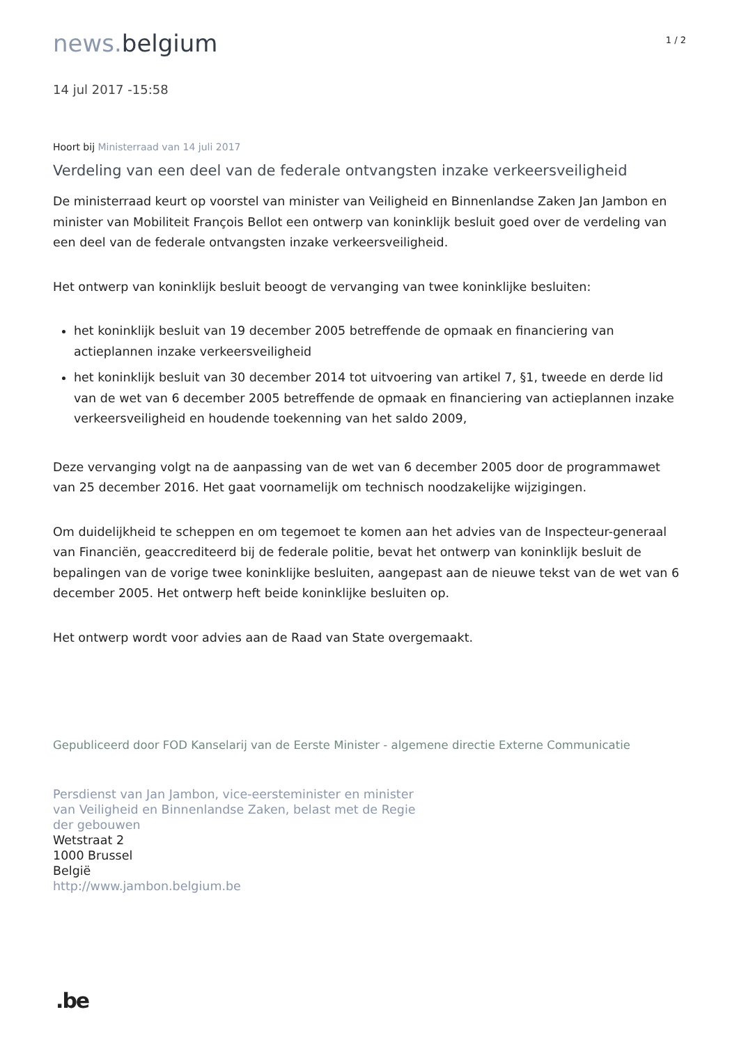news. belgium
1 / 2
14 jul 2017 -15:58
Hoort bij Ministerraad van 14 juli 2017
Verdeling van een deel van de federale ontvangsten inzake verkeersveiligheid
De ministerraad keurt op voorstel van minister van Veiligheid en Binnenlandse Zaken Jan Jambon en minister van Mobiliteit François Bellot een ontwerp van koninklijk besluit goed over de verdeling van een deel van de federale ontvangsten inzake verkeersveiligheid.
Het ontwerp van koninklijk besluit beoogt de vervanging van twee koninklijke besluiten:
het koninklijk besluit van 19 december 2005 betreffende de opmaak en financiering van actieplannen inzake verkeersveiligheid
het koninklijk besluit van 30 december 2014 tot uitvoering van artikel 7, §1, tweede en derde lid van de wet van 6 december 2005 betreffende de opmaak en financiering van actieplannen inzake verkeersveiligheid en houdende toekenning van het saldo 2009,
Deze vervanging volgt na de aanpassing van de wet van 6 december 2005 door de programmawet van 25 december 2016. Het gaat voornamelijk om technisch noodzakelijke wijzigingen.
Om duidelijkheid te scheppen en om tegemoet te komen aan het advies van de Inspecteur-generaal van Financiën, geaccrediteerd bij de federale politie, bevat het ontwerp van koninklijk besluit de bepalingen van de vorige twee koninklijke besluiten, aangepast aan de nieuwe tekst van de wet van 6 december 2005. Het ontwerp heft beide koninklijke besluiten op.
Het ontwerp wordt voor advies aan de Raad van State overgemaakt.
Gepubliceerd door FOD Kanselarij van de Eerste Minister - algemene directie Externe Communicatie
Persdienst van Jan Jambon, vice-eersteminister en minister
van Veiligheid en Binnenlandse Zaken, belast met de Regie
der gebouwen
Wetstraat 2
1000 Brussel
België
http://www.jambon.belgium.be
.be